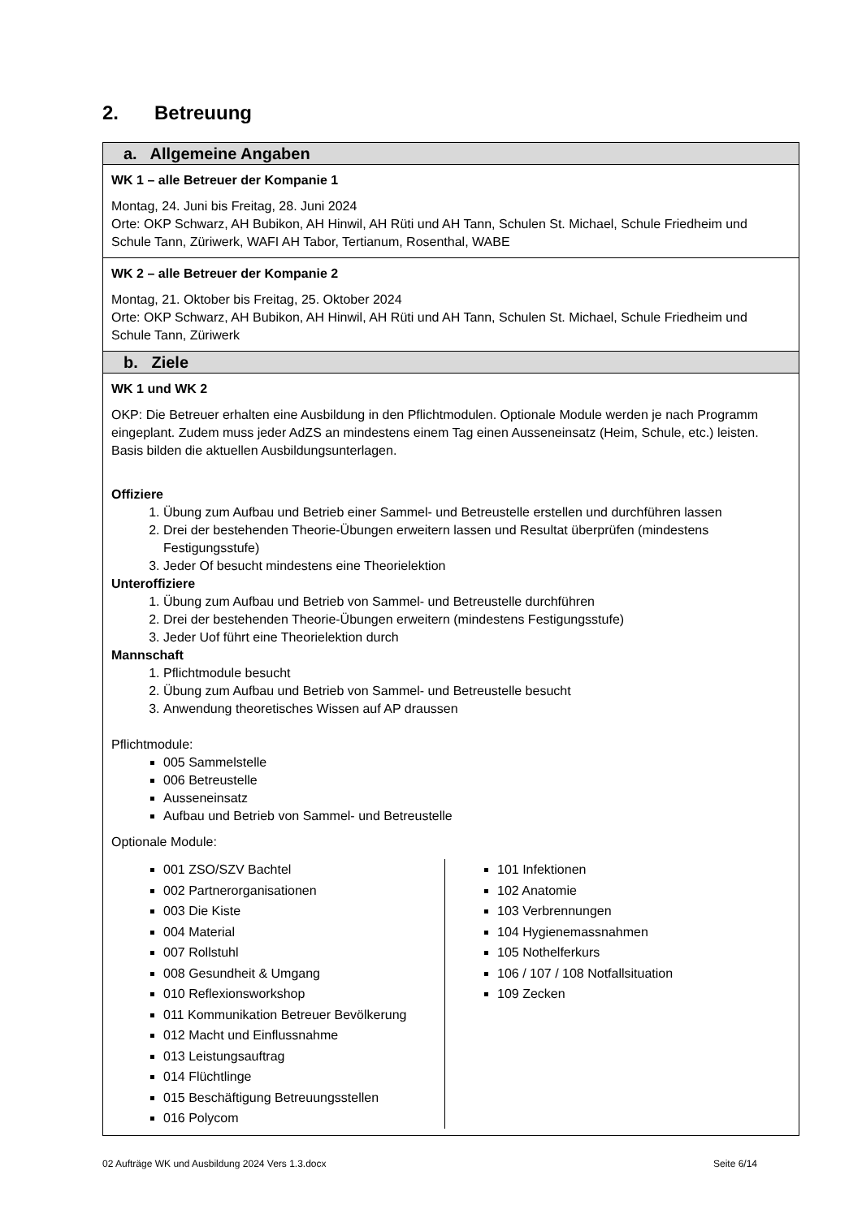2. Betreuung
| a. Allgemeine Angaben |
| WK 1 – alle Betreuer der Kompanie 1 Montag, 24. Juni bis Freitag, 28. Juni 2024 Orte: OKP Schwarz, AH Bubikon, AH Hinwil, AH Rüti und AH Tann, Schulen St. Michael, Schule Friedheim und Schule Tann, Züriwerk, WAFI AH Tabor, Tertianum, Rosenthal, WABE |
| WK 2 – alle Betreuer der Kompanie 2 Montag, 21. Oktober bis Freitag, 25. Oktober 2024 Orte: OKP Schwarz, AH Bubikon, AH Hinwil, AH Rüti und AH Tann, Schulen St. Michael, Schule Friedheim und Schule Tann, Züriwerk |
| b. Ziele |
| WK 1 und WK 2 OKP: Die Betreuer erhalten eine Ausbildung in den Pflichtmodulen. Optionale Module werden je nach Programm eingeplant. Zudem muss jeder AdZS an mindestens einem Tag einen Ausseneinsatz (Heim, Schule, etc.) leisten. Basis bilden die aktuellen Ausbildungsunterlagen. Offiziere 1. Übung zum Aufbau und Betrieb einer Sammel- und Betreustelle erstellen und durchführen lassen 2. Drei der bestehenden Theorie-Übungen erweitern lassen und Resultat überprüfen (mindestens Festigungsstufe) 3. Jeder Of besucht mindestens eine Theorielektion Unteroffiziere 1. Übung zum Aufbau und Betrieb von Sammel- und Betreustelle durchführen 2. Drei der bestehenden Theorie-Übungen erweitern (mindestens Festigungsstufe) 3. Jeder Uof führt eine Theorielektion durch Mannschaft 1. Pflichtmodule besucht 2. Übung zum Aufbau und Betrieb von Sammel- und Betreustelle besucht 3. Anwendung theoretisches Wissen auf AP draussen Pflichtmodule: 005 Sammelstelle 006 Betreustelle Ausseneinsatz Aufbau und Betrieb von Sammel- und Betreustelle Optionale Module: 001 ZSO/SZV Bachtel 002 Partnerorganisationen 003 Die Kiste 004 Material 007 Rollstuhl 008 Gesundheit & Umgang 010 Reflexionsworkshop 011 Kommunikation Betreuer Bevölkerung 012 Macht und Einflussnahme 013 Leistungsauftrag 014 Flüchtlinge 015 Beschäftigung Betreuungsstellen 016 Polycom 101 Infektionen 102 Anatomie 103 Verbrennungen 104 Hygienemassnahmen 105 Nothelferkurs 106 / 107 / 108 Notfallsituation 109 Zecken |
02 Aufträge WK und Ausbildung 2024 Vers 1.3.docx Seite 6/14